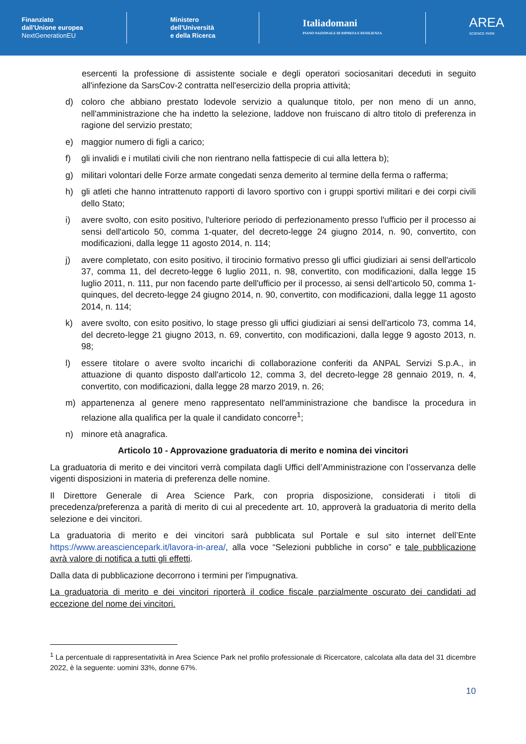Finanziato
dall'Unione europea
NextGenerationEU
Ministero
dell'Università
e della Ricerca
Italiadomani
PIANO NAZIONALE DI RIPRESA E RESILIENZA
AREA
SCIENCE PARK
esercenti la professione di assistente sociale e degli operatori sociosanitari deceduti in seguito all'infezione da SarsCov-2 contratta nell'esercizio della propria attività;
d) coloro che abbiano prestato lodevole servizio a qualunque titolo, per non meno di un anno, nell'amministrazione che ha indetto la selezione, laddove non fruiscano di altro titolo di preferenza in ragione del servizio prestato;
e) maggior numero di figli a carico;
f) gli invalidi e i mutilati civili che non rientrano nella fattispecie di cui alla lettera b);
g) militari volontari delle Forze armate congedati senza demerito al termine della ferma o rafferma;
h) gli atleti che hanno intrattenuto rapporti di lavoro sportivo con i gruppi sportivi militari e dei corpi civili dello Stato;
i) avere svolto, con esito positivo, l'ulteriore periodo di perfezionamento presso l'ufficio per il processo ai sensi dell'articolo 50, comma 1-quater, del decreto-legge 24 giugno 2014, n. 90, convertito, con modificazioni, dalla legge 11 agosto 2014, n. 114;
j) avere completato, con esito positivo, il tirocinio formativo presso gli uffici giudiziari ai sensi dell'articolo 37, comma 11, del decreto-legge 6 luglio 2011, n. 98, convertito, con modificazioni, dalla legge 15 luglio 2011, n. 111, pur non facendo parte dell'ufficio per il processo, ai sensi dell'articolo 50, comma 1-quinques, del decreto-legge 24 giugno 2014, n. 90, convertito, con modificazioni, dalla legge 11 agosto 2014, n. 114;
k) avere svolto, con esito positivo, lo stage presso gli uffici giudiziari ai sensi dell'articolo 73, comma 14, del decreto-legge 21 giugno 2013, n. 69, convertito, con modificazioni, dalla legge 9 agosto 2013, n. 98;
l) essere titolare o avere svolto incarichi di collaborazione conferiti da ANPAL Servizi S.p.A., in attuazione di quanto disposto dall'articolo 12, comma 3, del decreto-legge 28 gennaio 2019, n. 4, convertito, con modificazioni, dalla legge 28 marzo 2019, n. 26;
m) appartenenza al genere meno rappresentato nell'amministrazione che bandisce la procedura in relazione alla qualifica per la quale il candidato concorre<sup>1</sup>;
n) minore età anagrafica.
Articolo 10 - Approvazione graduatoria di merito e nomina dei vincitori
La graduatoria di merito e dei vincitori verrà compilata dagli Uffici dell’Amministrazione con l’osservanza delle vigenti disposizioni in materia di preferenza delle nomine.
Il Direttore Generale di Area Science Park, con propria disposizione, considerati i titoli di precedenza/preferenza a parità di merito di cui al precedente art. 10, approverà la graduatoria di merito della selezione e dei vincitori.
La graduatoria di merito e dei vincitori sarà pubblicata sul Portale e sul sito internet dell’Ente https://www.areasciencepark.it/lavora-in-area/, alla voce “Selezioni pubbliche in corso” e tale pubblicazione avrà valore di notifica a tutti gli effetti.
Dalla data di pubblicazione decorrono i termini per l'impugnativa.
La graduatoria di merito e dei vincitori riporterà il codice fiscale parzialmente oscurato dei candidati ad eccezione del nome dei vincitori.
<sup>1</sup> La percentuale di rappresentatività in Area Science Park nel profilo professionale di Ricercatore, calcolata alla data del 31 dicembre 2022, è la seguente: uomini 33%, donne 67%.
10